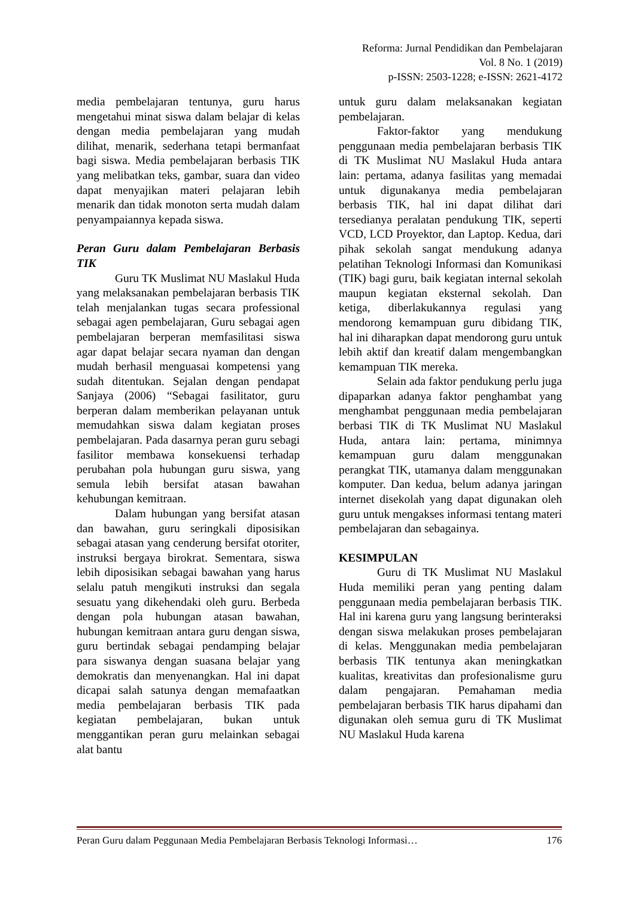Reforma: Jurnal Pendidikan dan Pembelajaran
Vol. 8 No. 1 (2019)
p-ISSN: 2503-1228; e-ISSN: 2621-4172
media pembelajaran tentunya, guru harus mengetahui minat siswa dalam belajar di kelas dengan media pembelajaran yang mudah dilihat, menarik, sederhana tetapi bermanfaat bagi siswa. Media pembelajaran berbasis TIK yang melibatkan teks, gambar, suara dan video dapat menyajikan materi pelajaran lebih menarik dan tidak monoton serta mudah dalam penyampaiannya kepada siswa.
Peran Guru dalam Pembelajaran Berbasis TIK
Guru TK Muslimat NU Maslakul Huda yang melaksanakan pembelajaran berbasis TIK telah menjalankan tugas secara professional sebagai agen pembelajaran, Guru sebagai agen pembelajaran berperan memfasilitasi siswa agar dapat belajar secara nyaman dan dengan mudah berhasil menguasai kompetensi yang sudah ditentukan. Sejalan dengan pendapat Sanjaya (2006) “Sebagai fasilitator, guru berperan dalam memberikan pelayanan untuk memudahkan siswa dalam kegiatan proses pembelajaran. Pada dasarnya peran guru sebagi fasilitor membawa konsekuensi terhadap perubahan pola hubungan guru siswa, yang semula lebih bersifat atasan bawahan kehubungan kemitraan.
Dalam hubungan yang bersifat atasan dan bawahan, guru seringkali diposisikan sebagai atasan yang cenderung bersifat otoriter, instruksi bergaya birokrat. Sementara, siswa lebih diposisikan sebagai bawahan yang harus selalu patuh mengikuti instruksi dan segala sesuatu yang dikehendaki oleh guru. Berbeda dengan pola hubungan atasan bawahan, hubungan kemitraan antara guru dengan siswa, guru bertindak sebagai pendamping belajar para siswanya dengan suasana belajar yang demokratis dan menyenangkan. Hal ini dapat dicapai salah satunya dengan memafaatkan media pembelajaran berbasis TIK pada kegiatan pembelajaran, bukan untuk menggantikan peran guru melainkan sebagai alat bantu
untuk guru dalam melaksanakan kegiatan pembelajaran.
Faktor-faktor yang mendukung penggunaan media pembelajaran berbasis TIK di TK Muslimat NU Maslakul Huda antara lain: pertama, adanya fasilitas yang memadai untuk digunakanya media pembelajaran berbasis TIK, hal ini dapat dilihat dari tersedianya peralatan pendukung TIK, seperti VCD, LCD Proyektor, dan Laptop. Kedua, dari pihak sekolah sangat mendukung adanya pelatihan Teknologi Informasi dan Komunikasi (TIK) bagi guru, baik kegiatan internal sekolah maupun kegiatan eksternal sekolah. Dan ketiga, diberlakukannya regulasi yang mendorong kemampuan guru dibidang TIK, hal ini diharapkan dapat mendorong guru untuk lebih aktif dan kreatif dalam mengembangkan kemampuan TIK mereka.
Selain ada faktor pendukung perlu juga dipaparkan adanya faktor penghambat yang menghambat penggunaan media pembelajaran berbasi TIK di TK Muslimat NU Maslakul Huda, antara lain: pertama, minimnya kemampuan guru dalam menggunakan perangkat TIK, utamanya dalam menggunakan komputer. Dan kedua, belum adanya jaringan internet disekolah yang dapat digunakan oleh guru untuk mengakses informasi tentang materi pembelajaran dan sebagainya.
KESIMPULAN
Guru di TK Muslimat NU Maslakul Huda memiliki peran yang penting dalam penggunaan media pembelajaran berbasis TIK. Hal ini karena guru yang langsung berinteraksi dengan siswa melakukan proses pembelajaran di kelas. Menggunakan media pembelajaran berbasis TIK tentunya akan meningkatkan kualitas, kreativitas dan profesionalisme guru dalam pengajaran. Pemahaman media pembelajaran berbasis TIK harus dipahami dan digunakan oleh semua guru di TK Muslimat NU Maslakul Huda karena
Peran Guru dalam Peggunaan Media Pembelajaran Berbasis Teknologi Informasi… 176